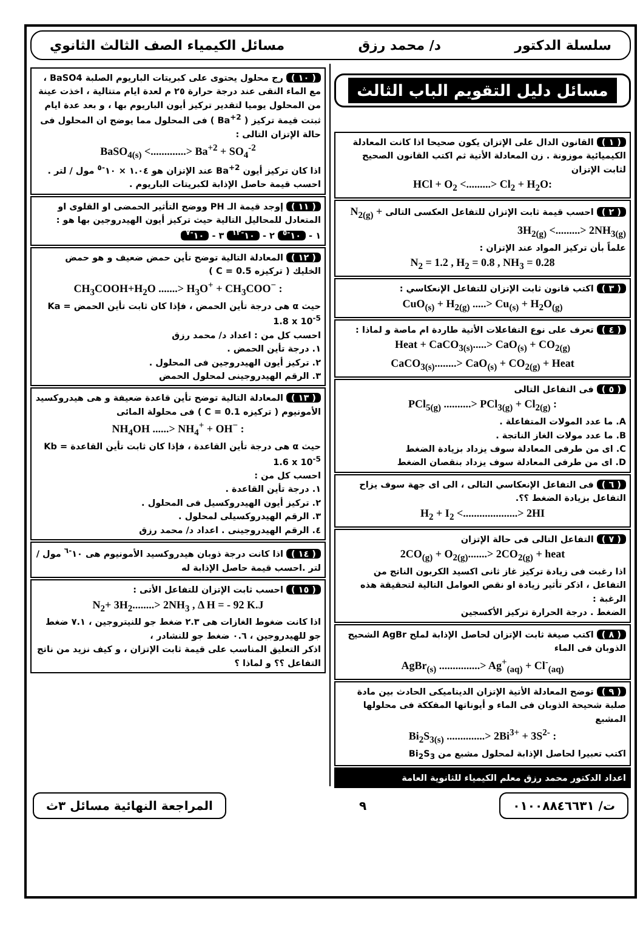سلسلة الدكتور د/ محمد رزق مسائل الكيمياء الصف الثالث الثانوي
مسائل دليل التقويم الباب الثالث
( ١ ) القانون الدال على الإتزان يكون صحيحا اذا كانت المعادلة الكيميائية موزونة . زن المعادلة الأتية ثم اكتب القانون الصحيح لثابت الإتزان
HCl + O<sub>2</sub> <.........> Cl<sub>2</sub> + H<sub>2</sub>O:
( ٢ ) احسب قيمة ثابت الإتزان للتفاعل العكسى التالى N<sub>2(g)</sub> + 3H<sub>2(g)</sub> <.........> 2NH<sub>3(g)</sub>
علماً بأن تركيز المواد عند الإتزان :
N<sub>2</sub> = 1.2 , H<sub>2</sub> = 0.8 , NH<sub>3</sub> = 0.28
( ٣ ) اكتب قانون ثابت الإتزان للتفاعل الإنعكاسي :
CuO<sub>(s)</sub> + H<sub>2(g)</sub> .....> Cu<sub>(s)</sub> + H<sub>2</sub>O<sub>(g)</sub>
( ٤ ) تعرف على نوع التفاعلات الأتية طاردة ام ماصة و لماذا :
Heat + CaCO<sub>3(s)</sub>.....> CaO<sub>(s)</sub> + CO<sub>2(g)</sub>
CaCO<sub>3(s)</sub>........> CaO<sub>(s)</sub> + CO<sub>2(g)</sub> + Heat
( ٥ ) فى التفاعل التالى
PCl<sub>5(g)</sub> ..........> PCl<sub>3(g)</sub> + Cl<sub>2(g)</sub> :
A. ما عدد المولات المتفاعلة .
B. ما عدد مولات الغاز الناتجة .
C. اى من طرفى المعادلة سوف يزداد بزيادة الضغط
D. اى من طرفى المعادلة سوف يزداد بنقصان الضغط
( ٦ ) فى التفاعل الإنعكاسي التالى ، الى اى جهة سوف يزاح التفاعل بزيادة الضغط ؟؟.
H<sub>2</sub> + I<sub>2</sub> <....................> 2HI
( ٧ ) التفاعل التالى فى حالة الإتزان
2CO<sub>(g)</sub> + O<sub>2(g)</sub>.......> 2CO<sub>2(g)</sub> + heat
اذا رغبت فى زيادة تركيز غاز ثانى اكسيد الكربون الناتج من التفاعل ، اذكر تأثير زيادة او نقص العوامل التالية لتحقيقة هذه الرغبة :
الضغط . درجة الحرارة تركيز الأكسجين
( ٨ ) اكتب صيغة ثابت الإتزان لحاصل الإذابة لملح AgBr الشحيح الذوبان فى الماء
AgBr<sub>(s)</sub> ...............> Ag<sup>+</sup><sub>(aq)</sub> + Cl<sup>-</sup><sub>(aq)</sub>
( ٩ ) توضح المعادلة الأتية الإتزان الديناميكى الحادث بين مادة صلبة شحيحة الذوبان فى الماء و أيوناتها المفككة فى محلولها المشبع
Bi<sub>2</sub>S<sub>3(s)</sub> ..............> 2Bi<sup>3+</sup> + 3S<sup>2-</sup> :
اكتب تعبيرا لحاصل الإذابة لمحلول مشبع من Bi<sub>2</sub>S<sub>3</sub>
اعداد الدكتور محمد رزق معلم الكيمياء للثانوية العامة
( ١٠ ) رج محلول يحتوى على كبريتات الباريوم الصلبة BaSO4 ، مع الماء النقى عند درجة حرارة ٢٥ م لعدة ايام متتالية ، اخذت عينة من المحلول يوميا لتقدير تركيز أيون الباريوم بها ، و بعد عدة ايام ثبتت قيمة تركيز ( Ba<sup>+2</sup> ) فى المحلول مما يوضح ان المحلول فى حالة الإتزان التالى :
BaSO<sub>4(s)</sub> <.............> Ba<sup>+2</sup> + SO<sub>4</sub><sup>-2</sup>
اذا كان تركيز أيون Ba<sup>+2</sup> عند الإتزان هو ١.٠٤ × ١٠<sup>-٥</sup> مول / لتر .
احسب قيمة حاصل الإذابة لكبريتات الباريوم .
( ١١ ) إوجد قيمة الـ PH ووضح التأثير الحمضى او القلوى او المتعادل للمحاليل التالية حيث تركيز أيون الهيدروجين بها هو :
١ - ١٠<sup>-٥</sup> ٢ - ١٠<sup>-١٢</sup> ٣ - ١٠<sup>-٧</sup>
( ١٢ ) المعادلة التالية توضح تأين حمض ضعيف و هو حمض الخليك ( تركيزه C = 0.5 )
CH<sub>3</sub>COOH+H<sub>2</sub>O .......> H<sub>3</sub>O<sup>+</sup> + CH<sub>3</sub>COO<sup>−</sup> :
حيث α هى درجة تأين الحمض ، فإذا كان ثابت تأين الحمض Ka = 1.8 x 10<sup>-5</sup>
احسب كل من : اعداد د/ محمد رزق
١. درجة تأين الحمض .
٢. تركيز أيون الهيدروجين فى المحلول .
٣. الرقم الهيدروجينى لمحلول الحمض
( ١٣ ) المعادلة التالية توضح تأين قاعدة ضعيفة و هى هيدروكسيد الأمونيوم ( تركيزه C = 0.1 ) فى محلولة المائى
NH<sub>4</sub>OH ......> NH<sub>4</sub><sup>+</sup> + OH<sup>−</sup> :
حيث α هى درجة تأين القاعدة ، فإذا كان ثابت تأين القاعدة Kb = 1.6 x 10<sup>-5</sup>
احسب كل من :
١. درجة تأين القاعدة .
٢. تركيز أيون الهيدروكسيل فى المحلول .
٣. الرقم الهيدروكسيلى لمحلول .
٤. الرقم الهيدروجينى . اعداد د/ محمد رزق
( ١٤ ) اذا كانت درجة ذوبان هيدروكسيد الأمونيوم هى ١٠<sup>-٦</sup> مول / لتر .احسب قيمة حاصل الإذابة له
( ١٥ ) احسب ثابت الإتزان للتفاعل الأتى :
N<sub>2</sub>+ 3H<sub>2</sub>........> 2NH<sub>3</sub> , Δ H = - 92 K.J
اذا كانت ضغوط الغازات هى ٢.٣ ضغط جو للنيتروجين ، ٧.١ ضغط جو للهيدروجين ، ٠.٦ ضغط جو للنشادر ،
اذكر التعليق المناسب على قيمة ثابت الإتزان ، و كيف نزيد من ناتج التفاعل ؟؟ و لماذا ؟
ت/ ٠١٠٠٨٨٤٦٦٣١
٩
المراجعة النهائية مسائل ٣ث